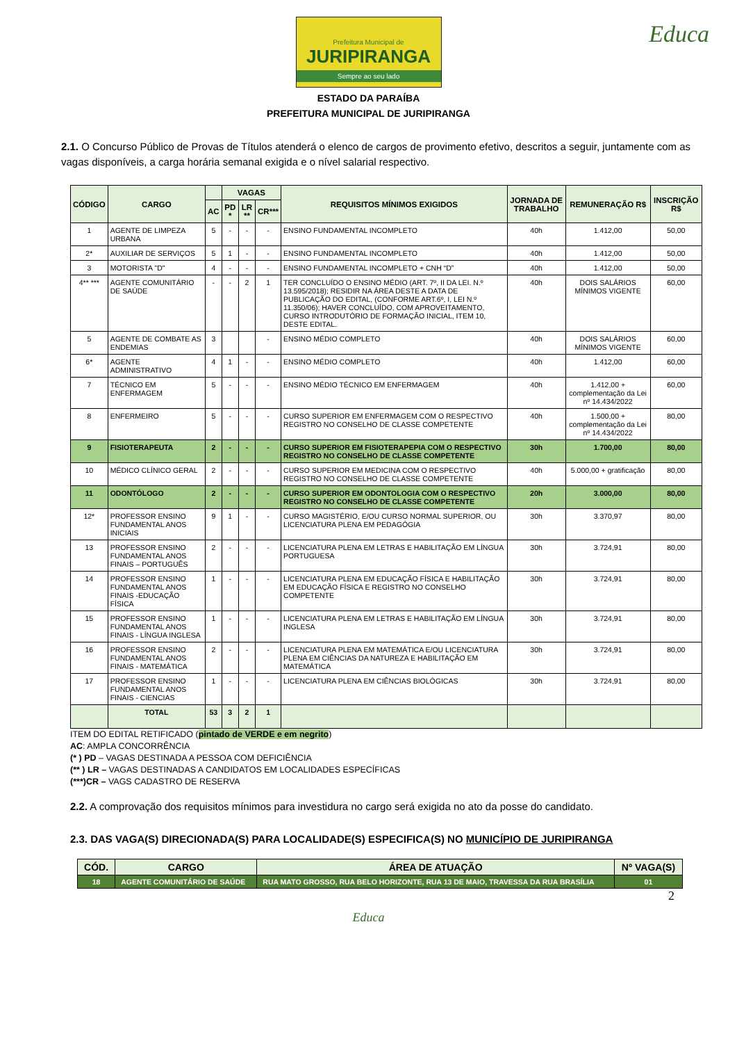Prefeitura Municipal de
JURIPIRANGA
Sempre ao seu lado
Educa
ESTADO DA PARAÍBA
PREFEITURA MUNICIPAL DE JURIPIRANGA
2.1. O Concurso Público de Provas de Títulos atenderá o elenco de cargos de provimento efetivo, descritos a seguir, juntamente com as vagas disponíveis, a carga horária semanal exigida e o nível salarial respectivo.
| CÓDIGO | CARGO | | VAGAS | | | REQUISITOS MÍNIMOS EXIGIDOS | JORNADA DE TRABALHO | REMUNERAÇÃO R$ | INSCRIÇÃO R$ |
| --- | --- | --- | --- | --- | --- | --- | --- | --- | --- |
| | | AC | PD * | LR ** | CR*** | | | | |
| 1 | AGENTE DE LIMPEZA URBANA | 5 | - | - | - | ENSINO FUNDAMENTAL INCOMPLETO | 40h | 1.412,00 | 50,00 |
| 2* | AUXILIAR DE SERVIÇOS | 5 | 1 | - | - | ENSINO FUNDAMENTAL INCOMPLETO | 40h | 1.412,00 | 50,00 |
| 3 | MOTORISTA "D" | 4 | - | - | - | ENSINO FUNDAMENTAL INCOMPLETO + CNH “D” | 40h | 1.412,00 | 50,00 |
| 4** *** | AGENTE COMUNITÁRIO DE SAÚDE | - | - | 2 | 1 | TER CONCLUÍDO O ENSINO MÉDIO (ART. 7º, II DA LEI. N.º 13.595/2018); RESIDIR NA ÁREA DESTE A DATA DE PUBLICAÇÃO DO EDITAL, (CONFORME ART.6º, I, LEI N.º 11.350/06); HAVER CONCLUÍDO, COM APROVEITAMENTO, CURSO INTRODUTÓRIO DE FORMAÇÃO INICIAL, ITEM 10, DESTE EDITAL. | 40h | DOIS SALÁRIOS MÍNIMOS VIGENTE | 60,00 |
| 5 | AGENTE DE COMBATE AS ENDEMIAS | 3 | | | - | ENSINO MÉDIO COMPLETO | 40h | DOIS SALÁRIOS MÍNIMOS VIGENTE | 60,00 |
| 6* | AGENTE ADMINISTRATIVO | 4 | 1 | - | - | ENSINO MÉDIO COMPLETO | 40h | 1.412,00 | 60,00 |
| 7 | TÉCNICO EM ENFERMAGEM | 5 | - | - | - | ENSINO MÉDIO TÉCNICO EM ENFERMAGEM | 40h | 1.412,00 + complementação da Lei nº 14.434/2022 | 60,00 |
| 8 | ENFERMEIRO | 5 | - | - | - | CURSO SUPERIOR EM ENFERMAGEM COM O RESPECTIVO REGISTRO NO CONSELHO DE CLASSE COMPETENTE | 40h | 1.500,00 + complementação da Lei nº 14.434/2022 | 80,00 |
| 9 | FISIOTERAPEUTA | 2 | - | - | - | CURSO SUPERIOR EM FISIOTERAPEPIA COM O RESPECTIVO REGISTRO NO CONSELHO DE CLASSE COMPETENTE | 30h | 1.700,00 | 80,00 |
| 10 | MÉDICO CLÍNICO GERAL | 2 | - | - | - | CURSO SUPERIOR EM MEDICINA COM O RESPECTIVO REGISTRO NO CONSELHO DE CLASSE COMPETENTE | 40h | 5.000,00 + gratificação | 80,00 |
| 11 | ODONTÓLOGO | 2 | - | - | - | CURSO SUPERIOR EM ODONTOLOGIA COM O RESPECTIVO REGISTRO NO CONSELHO DE CLASSE COMPETENTE | 20h | 3.000,00 | 80,00 |
| 12* | PROFESSOR ENSINO FUNDAMENTAL ANOS INICIAIS | 9 | 1 | - | - | CURSO MAGISTÉRIO, E/OU CURSO NORMAL SUPERIOR, OU LICENCIATURA PLENA EM PEDAGÓGIA | 30h | 3.370,97 | 80,00 |
| 13 | PROFESSOR ENSINO FUNDAMENTAL ANOS FINAIS – PORTUGUÊS | 2 | - | - | - | LICENCIATURA PLENA EM LETRAS E HABILITAÇÃO EM LÍNGUA PORTUGUESA | 30h | 3.724,91 | 80,00 |
| 14 | PROFESSOR ENSINO FUNDAMENTAL ANOS FINAIS -EDUCAÇÃO FÍSICA | 1 | - | - | - | LICENCIATURA PLENA EM EDUCAÇÃO FÍSICA E HABILITAÇÃO EM EDUCAÇÃO FÍSICA E REGISTRO NO CONSELHO COMPETENTE | 30h | 3.724,91 | 80,00 |
| 15 | PROFESSOR ENSINO FUNDAMENTAL ANOS FINAIS - LÍNGUA INGLESA | 1 | - | - | - | LICENCIATURA PLENA EM LETRAS E HABILITAÇÃO EM LÍNGUA INGLESA | 30h | 3.724,91 | 80,00 |
| 16 | PROFESSOR ENSINO FUNDAMENTAL ANOS FINAIS - MATEMÁTICA | 2 | - | - | - | LICENCIATURA PLENA EM MATEMÁTICA E/OU LICENCIATURA PLENA EM CIÊNCIAS DA NATUREZA E HABILITAÇÃO EM MATEMÁTICA | 30h | 3.724,91 | 80,00 |
| 17 | PROFESSOR ENSINO FUNDAMENTAL ANOS FINAIS - CIENCIAS | 1 | - | - | - | LICENCIATURA PLENA EM CIÊNCIAS BIOLÓGICAS | 30h | 3.724,91 | 80,00 |
| | TOTAL | 53 | 3 | 2 | 1 | | | | |
ITEM DO EDITAL RETIFICADO (pintado de VERDE e em negrito)
AC: AMPLA CONCORRÊNCIA
(* ) PD – VAGAS DESTINADA A PESSOA COM DEFICIÊNCIA
(** ) LR – VAGAS DESTINADAS A CANDIDATOS EM LOCALIDADES ESPECÍFICAS
(***)CR – VAGS CADASTRO DE RESERVA
2.2. A comprovação dos requisitos mínimos para investidura no cargo será exigida no ato da posse do candidato.
2.3. DAS VAGA(S) DIRECIONADA(S) PARA LOCALIDADE(S) ESPECIFICA(S) NO MUNICÍPIO DE JURIPIRANGA
| CÓD. | CARGO | ÁREA DE ATUAÇÃO | Nº VAGA(S) |
| --- | --- | --- | --- |
| 18 | AGENTE COMUNITÁRIO DE SAÚDE | RUA MATO GROSSO, RUA BELO HORIZONTE, RUA 13 DE MAIO, TRAVESSA DA RUA BRASÍLIA | 01 |
2
Educa